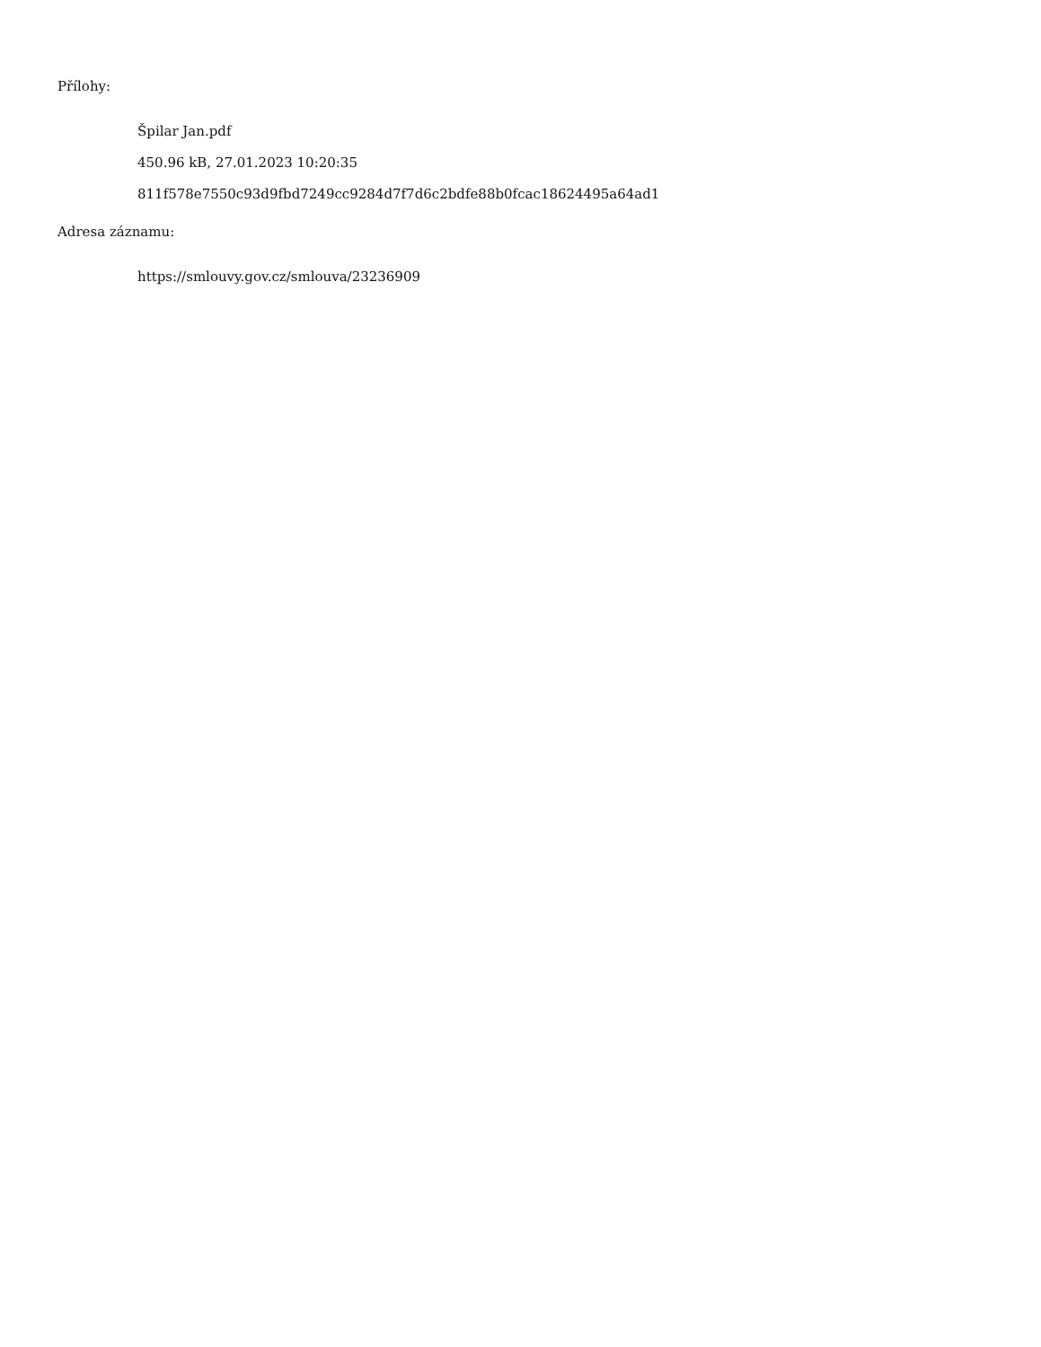Přílohy:
Špilar Jan.pdf
450.96 kB, 27.01.2023 10:20:35
811f578e7550c93d9fbd7249cc9284d7f7d6c2bdfe88b0fcac18624495a64ad1
Adresa záznamu:
https://smlouvy.gov.cz/smlouva/23236909